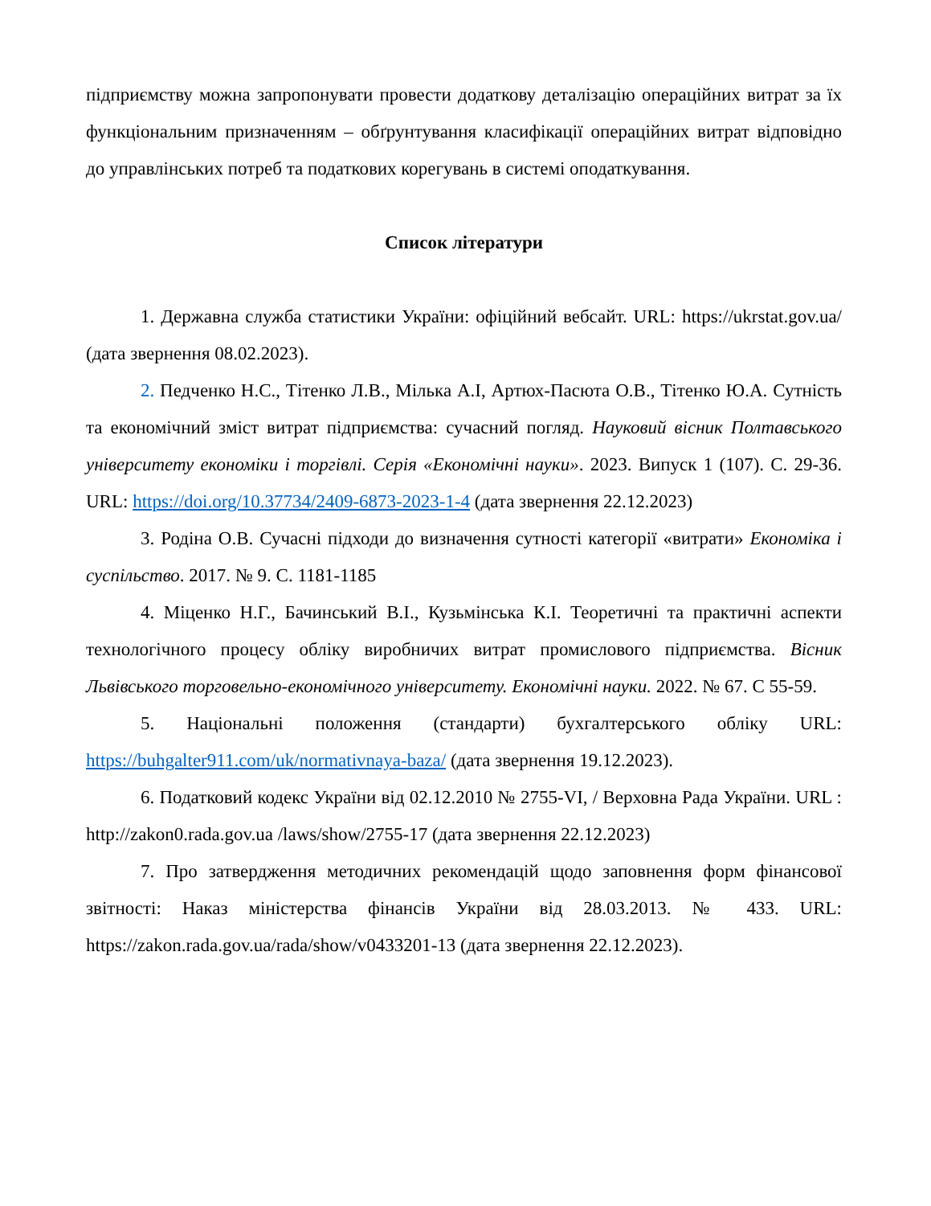підприємству можна запропонувати провести додаткову деталізацію операційних витрат за їх функціональним призначенням – обґрунтування класифікації операційних витрат відповідно до управлінських потреб та податкових корегувань в системі оподаткування.
Список літератури
1. Державна служба статистики України: офіційний вебсайт. URL: https://ukrstat.gov.ua/ (дата звернення 08.02.2023).
2. Педченко Н.С., Тітенко Л.В., Мілька А.І, Артюх-Пасюта О.В., Тітенко Ю.А. Сутність та економічний зміст витрат підприємства: сучасний погляд. Науковий вісник Полтавського університету економіки і торгівлі. Серія «Економічні науки». 2023. Випуск 1 (107). С. 29-36. URL: https://doi.org/10.37734/2409-6873-2023-1-4 (дата звернення 22.12.2023)
3. Родіна О.В. Сучасні підходи до визначення сутності категорії «витрати» Економіка і суспільство. 2017. № 9. С. 1181-1185
4. Міценко Н.Г., Бачинський В.І., Кузьмінська К.І. Теоретичні та практичні аспекти технологічного процесу обліку виробничих витрат промислового підприємства. Вісник Львівського торговельно-економічного університету. Економічні науки. 2022. № 67. С 55-59.
5. Національні положення (стандарти) бухгалтерського обліку URL: https://buhgalter911.com/uk/normativnaya-baza/ (дата звернення 19.12.2023).
6. Податковий кодекс України від 02.12.2010 № 2755-VI, / Верховна Рада України. URL : http://zakon0.rada.gov.ua /laws/show/2755-17 (дата звернення 22.12.2023)
7. Про затвердження методичних рекомендацій щодо заповнення форм фінансової звітності: Наказ міністерства фінансів України від 28.03.2013. № 433. URL: https://zakon.rada.gov.ua/rada/show/v0433201-13 (дата звернення 22.12.2023).